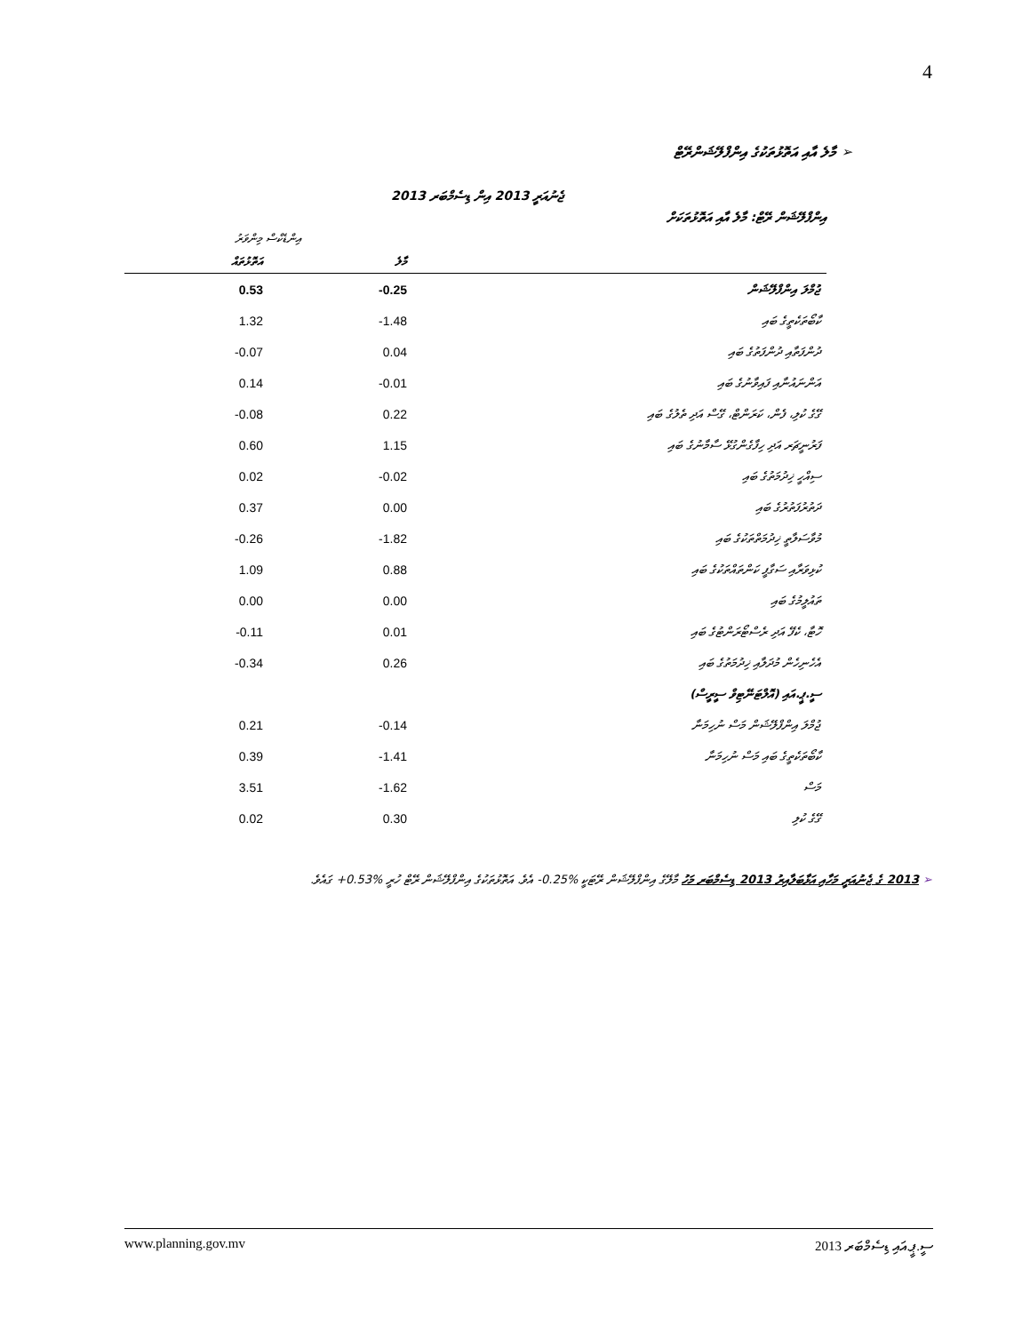4
➢ މާލެ އާއި އަތޮޅުތަކުގެ އިންފްލޭޝަންރޭޓް
އިންފްލޭޝަން ރޭޓް: މާލެ އާއި އަތޮޅުތަކަށް
ޖެނުއަރީ 2013 އިން ޑިސެމްބަރ 2013
| | އިންޑެކްސް މިންވަރު | |
| --- | --- | --- |
| | މާލެ | އަތޮޅުތައް |
| ޖުމްލަ އިންފްލޭޝަން | -0.25 | 0.53 |
| ކާބޯތަކެތީގެ ބައި | -1.48 | 1.32 |
| ދުންފަތާއި ދުންފަތުގެ ބައި | 0.04 | -0.07 |
| އަންނައުނާއި ފައިވާނުގެ ބައި | -0.01 | 0.14 |
| ގޭގެ ކުލި، ފެން، ކަރަންޓް، ގޭސް އަދި ތެލުގެ ބައި | 0.22 | -0.08 |
| ފަރުނީޗަރ އަދި ހިފާގެންގުޅޭ ސާމާނުގެ ބައި | 1.15 | 0.60 |
| ސިއްހީ ޚިދުމަތުގެ ބައި | -0.02 | 0.02 |
| ދަތުރުފަތުރުގެ ބައި | 0.00 | 0.37 |
| މުވާސަލާތީ ޚިދުމަތްތަކުގެ ބައި | -1.82 | -0.26 |
| ކުޅިވަރާއި ސަގާފީ ކަންތައްތަކުގެ ބައި | 0.88 | 1.09 |
| ތައުލީމުގެ ބައި | 0.00 | 0.00 |
| ހޮޓާ، ކެފޭ އަދި ރެސްޓޯރަންޓުގެ ބައި | 0.01 | -0.11 |
| އެހެނިހެން މުދަލާއި ޚިދުމަތުގެ ބައި | 0.26 | -0.34 |
| ސީ.ޕީ.އައި (އޮލްޓަނޭޓިވް ސީރީސް) | | |
| ޖުމްލަ އިންފްލޭޝަން މަސް ނުހިމަނާ | -0.14 | 0.21 |
| ކާބޯތަކެތީގެ ބައި މަސް ނުހިމަނާ | -1.41 | 0.39 |
| މަސް | -1.62 | 3.51 |
| ގޭގެ ކުލި | 0.30 | 0.02 |
➢ 2013 ގެ ޖެނުއަރީ މަހާއި އަޅާބަލާއިރު 2013 ޑިސެމްބަރ މަހު މާލޭގެ އިންފްލޭޝަން ރޭޓަކީ ‎-0.25%‎ އެވެ. އަތޮޅުތަކުގެ އިންފްލޭޝަން ރޭޓް ހުރީ ‎+0.53%‎ ގައެވެ.
www.planning.gov.mv ސީ.ޕީ.އައި ޑިސެމްބަރ 2013